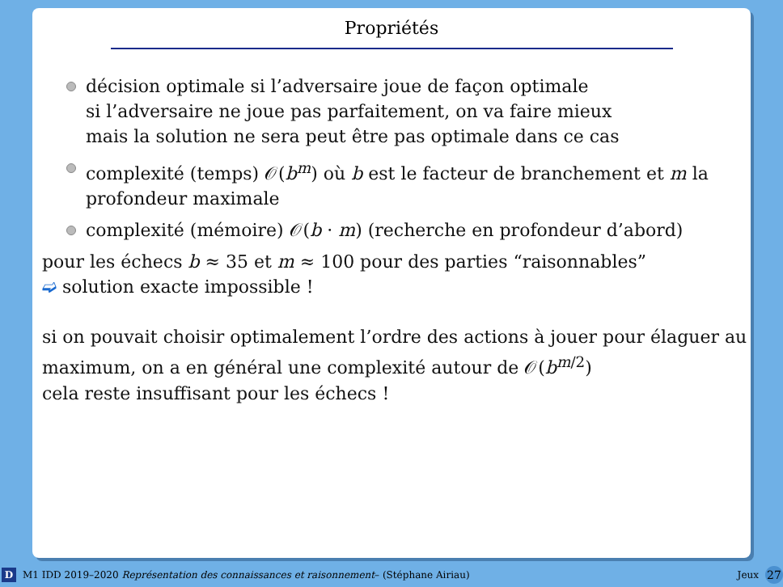Propriétés
décision optimale si l’adversaire joue de façon optimale
si l’adversaire ne joue pas parfaitement, on va faire mieux
mais la solution ne sera peut être pas optimale dans ce cas
complexité (temps) 𝒪(b<sup>m</sup>) où b est le facteur de branchement et m la profondeur maximale
complexité (mémoire) 𝒪(b · m) (recherche en profondeur d’abord)
pour les échecs b ≈ 35 et m ≈ 100 pour des parties “raisonnables”
➫ solution exacte impossible !
si on pouvait choisir optimalement l’ordre des actions à jouer pour élaguer au maximum, on a en général une complexité autour de 𝒪(b<sup>m/2</sup>)
cela reste insuffisant pour les échecs !
D M1 IDD 2019–2020 Représentation des connaissances et raisonnement– (Stéphane Airiau) Jeux 27